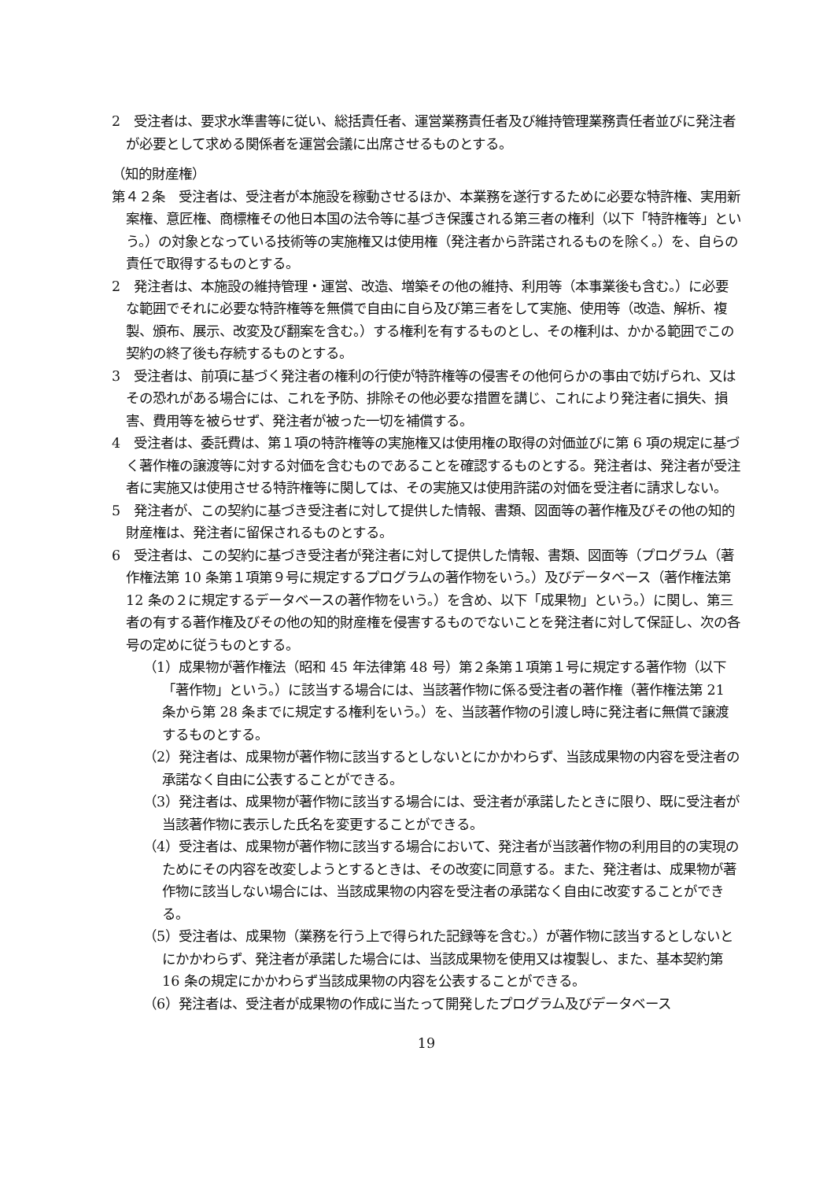2　受注者は、要求水準書等に従い、総括責任者、運営業務責任者及び維持管理業務責任者並びに発注者が必要として求める関係者を運営会議に出席させるものとする。
（知的財産権）
第４２条　受注者は、受注者が本施設を稼動させるほか、本業務を遂行するために必要な特許権、実用新案権、意匠権、商標権その他日本国の法令等に基づき保護される第三者の権利（以下「特許権等」という。）の対象となっている技術等の実施権又は使用権（発注者から許諾されるものを除く。）を、自らの責任で取得するものとする。
2　発注者は、本施設の維持管理・運営、改造、増築その他の維持、利用等（本事業後も含む。）に必要な範囲でそれに必要な特許権等を無償で自由に自ら及び第三者をして実施、使用等（改造、解析、複製、頒布、展示、改変及び翻案を含む。）する権利を有するものとし、その権利は、かかる範囲でこの契約の終了後も存続するものとする。
3　受注者は、前項に基づく発注者の権利の行使が特許権等の侵害その他何らかの事由で妨げられ、又はその恐れがある場合には、これを予防、排除その他必要な措置を講じ、これにより発注者に損失、損害、費用等を被らせず、発注者が被った一切を補償する。
4　受注者は、委託費は、第１項の特許権等の実施権又は使用権の取得の対価並びに第 6 項の規定に基づく著作権の譲渡等に対する対価を含むものであることを確認するものとする。発注者は、発注者が受注者に実施又は使用させる特許権等に関しては、その実施又は使用許諾の対価を受注者に請求しない。
5　発注者が、この契約に基づき受注者に対して提供した情報、書類、図面等の著作権及びその他の知的財産権は、発注者に留保されるものとする。
6　受注者は、この契約に基づき受注者が発注者に対して提供した情報、書類、図面等（プログラム（著作権法第 10 条第１項第９号に規定するプログラムの著作物をいう。）及びデータベース（著作権法第 12 条の２に規定するデータベースの著作物をいう。）を含め、以下「成果物」という。）に関し、第三者の有する著作権及びその他の知的財産権を侵害するものでないことを発注者に対して保証し、次の各号の定めに従うものとする。
（1）成果物が著作権法（昭和 45 年法律第 48 号）第２条第１項第１号に規定する著作物（以下「著作物」という。）に該当する場合には、当該著作物に係る受注者の著作権（著作権法第 21 条から第 28 条までに規定する権利をいう。）を、当該著作物の引渡し時に発注者に無償で譲渡するものとする。
（2）発注者は、成果物が著作物に該当するとしないとにかかわらず、当該成果物の内容を受注者の承諾なく自由に公表することができる。
（3）発注者は、成果物が著作物に該当する場合には、受注者が承諾したときに限り、既に受注者が当該著作物に表示した氏名を変更することができる。
（4）受注者は、成果物が著作物に該当する場合において、発注者が当該著作物の利用目的の実現のためにその内容を改変しようとするときは、その改変に同意する。また、発注者は、成果物が著作物に該当しない場合には、当該成果物の内容を受注者の承諾なく自由に改変することができる。
（5）受注者は、成果物（業務を行う上で得られた記録等を含む。）が著作物に該当するとしないとにかかわらず、発注者が承諾した場合には、当該成果物を使用又は複製し、また、基本契約第 16 条の規定にかかわらず当該成果物の内容を公表することができる。
（6）発注者は、受注者が成果物の作成に当たって開発したプログラム及びデータベース
19